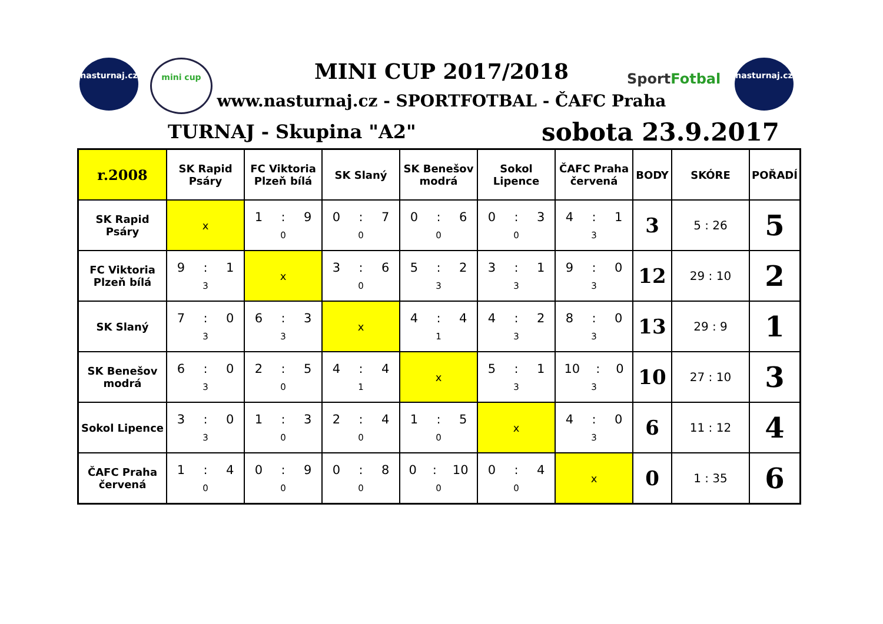nasturnaj.cz
mini cup
MINI CUP 2017/2018
www.nasturnaj.cz - SPORTFOTBAL - ČAFC Praha
SportFotbal
nasturnaj.cz
TURNAJ - Skupina "A2" sobota 23.9.2017
| r.2008 | SK Rapid Psáry | FC Viktoria Plzeň bílá | SK Slaný | SK Benešov modrá | Sokol Lipence | ČAFC Praha červená | BODY | SKÓRE | POŘADÍ |
| --- | --- | --- | --- | --- | --- | --- | --- | --- | --- |
| SK Rapid Psáry | x | 1 : 9 0 | 0 : 7 0 | 0 : 6 0 | 0 : 3 0 | 4 : 1 3 | 3 | 5 : 26 | 5 |
| FC Viktoria Plzeň bílá | 9 : 1 3 | x | 3 : 6 0 | 5 : 2 3 | 3 : 1 3 | 9 : 0 3 | 12 | 29 : 10 | 2 |
| SK Slaný | 7 : 0 3 | 6 : 3 3 | x | 4 : 4 1 | 4 : 2 3 | 8 : 0 3 | 13 | 29 : 9 | 1 |
| SK Benešov modrá | 6 : 0 3 | 2 : 5 0 | 4 : 4 1 | x | 5 : 1 3 | 10 : 0 3 | 10 | 27 : 10 | 3 |
| Sokol Lipence | 3 : 0 3 | 1 : 3 0 | 2 : 4 0 | 1 : 5 0 | x | 4 : 0 3 | 6 | 11 : 12 | 4 |
| ČAFC Praha červená | 1 : 4 0 | 0 : 9 0 | 0 : 8 0 | 0 : 10 0 | 0 : 4 0 | x | 0 | 1 : 35 | 6 |